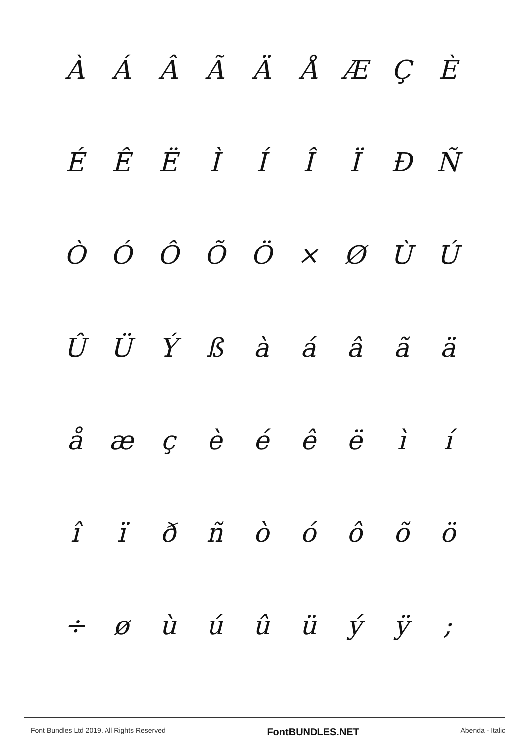À Á Â Ã Ä Å Æ Ç È
É Ê Ë Ì Í Î Ï Ð Ñ
Ò Ó Ô Õ Ö × Ø Ù Ú
Û Ü Ý ß à á â ã ä
å æ ç è é ê ë ì í
î ï ð ñ ò ó ô õ ö
÷ ø ù ú û ü ý ÿ ;
Font Bundles Ltd 2019. All Rights Reserved FontBUNDLES.NET Abenda - Italic